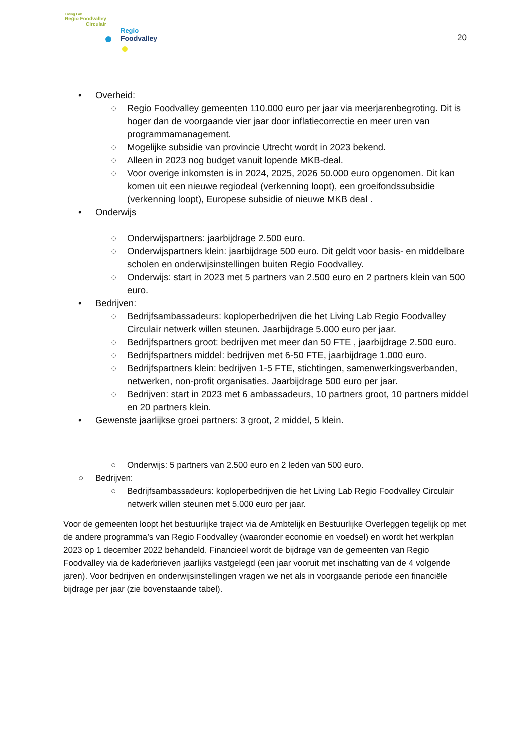Living Lab
Regio Foodvalley
Circulair
Regio
Foodvalley
20
• Overheid:
○ Regio Foodvalley gemeenten 110.000 euro per jaar via meerjarenbegroting. Dit is hoger dan de voorgaande vier jaar door inflatiecorrectie en meer uren van programmamanagement.
○ Mogelijke subsidie van provincie Utrecht wordt in 2023 bekend.
○ Alleen in 2023 nog budget vanuit lopende MKB-deal.
○ Voor overige inkomsten is in 2024, 2025, 2026 50.000 euro opgenomen. Dit kan komen uit een nieuwe regiodeal (verkenning loopt), een groeifondssubsidie (verkenning loopt), Europese subsidie of nieuwe MKB deal .
• Onderwijs
○ Onderwijspartners: jaarbijdrage 2.500 euro.
○ Onderwijspartners klein: jaarbijdrage 500 euro. Dit geldt voor basis- en middelbare scholen en onderwijsinstellingen buiten Regio Foodvalley.
○ Onderwijs: start in 2023 met 5 partners van 2.500 euro en 2 partners klein van 500 euro.
• Bedrijven:
○ Bedrijfsambassadeurs: koploperbedrijven die het Living Lab Regio Foodvalley Circulair netwerk willen steunen. Jaarbijdrage 5.000 euro per jaar.
○ Bedrijfspartners groot: bedrijven met meer dan 50 FTE , jaarbijdrage 2.500 euro.
○ Bedrijfspartners middel: bedrijven met 6-50 FTE, jaarbijdrage 1.000 euro.
○ Bedrijfspartners klein: bedrijven 1-5 FTE, stichtingen, samenwerkingsverbanden, netwerken, non-profit organisaties. Jaarbijdrage 500 euro per jaar.
○ Bedrijven: start in 2023 met 6 ambassadeurs, 10 partners groot, 10 partners middel en 20 partners klein.
• Gewenste jaarlijkse groei partners: 3 groot, 2 middel, 5 klein.
○ Onderwijs: 5 partners van 2.500 euro en 2 leden van 500 euro.
○ Bedrijven:
○ Bedrijfsambassadeurs: koploperbedrijven die het Living Lab Regio Foodvalley Circulair netwerk willen steunen met 5.000 euro per jaar.
Voor de gemeenten loopt het bestuurlijke traject via de Ambtelijk en Bestuurlijke Overleggen tegelijk op met de andere programma’s van Regio Foodvalley (waaronder economie en voedsel) en wordt het werkplan 2023 op 1 december 2022 behandeld. Financieel wordt de bijdrage van de gemeenten van Regio Foodvalley via de kaderbrieven jaarlijks vastgelegd (een jaar vooruit met inschatting van de 4 volgende jaren). Voor bedrijven en onderwijsinstellingen vragen we net als in voorgaande periode een financiële bijdrage per jaar (zie bovenstaande tabel).